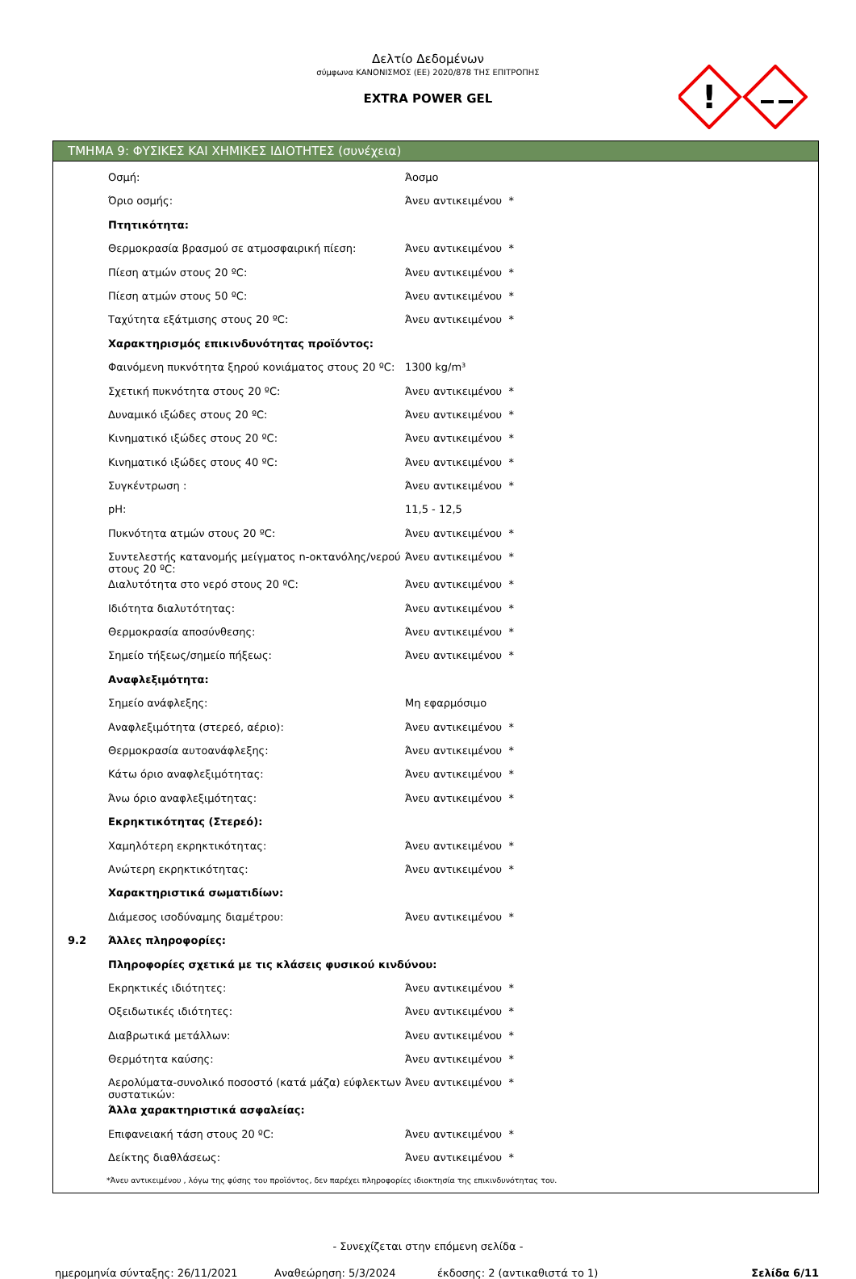Δελτίο Δεδομένων
σύμφωνα ΚΑΝΟΝΙΣΜΟΣ (ΕΕ) 2020/878 ΤΗΣ ΕΠΙΤΡΟΠΗΣ
EXTRA POWER GEL
!
ΤΜΗΜΑ 9: ΦΥΣΙΚΕΣ ΚΑΙ ΧΗΜΙΚΕΣ ΙΔΙΟΤΗΤΕΣ (συνέχεια)
| | Οσμή: | Άοσμο |
| | Όριο οσμής: | Άνευ αντικειμένου * |
| | Πτητικότητα: | |
| | Θερμοκρασία βρασμού σε ατμοσφαιρική πίεση: | Άνευ αντικειμένου * |
| | Πίεση ατμών στους 20 ºC: | Άνευ αντικειμένου * |
| | Πίεση ατμών στους 50 ºC: | Άνευ αντικειμένου * |
| | Ταχύτητα εξάτμισης στους 20 ºC: | Άνευ αντικειμένου * |
| | Χαρακτηρισμός επικινδυνότητας προϊόντος: | |
| | Φαινόμενη πυκνότητα ξηρού κονιάματος στους 20 ºC: | 1300 kg/m³ |
| | Σχετική πυκνότητα στους 20 ºC: | Άνευ αντικειμένου * |
| | Δυναμικό ιξώδες στους 20 ºC: | Άνευ αντικειμένου * |
| | Κινηματικό ιξώδες στους 20 ºC: | Άνευ αντικειμένου * |
| | Κινηματικό ιξώδες στους 40 ºC: | Άνευ αντικειμένου * |
| | Συγκέντρωση : | Άνευ αντικειμένου * |
| | pH: | 11,5 - 12,5 |
| | Πυκνότητα ατμών στους 20 ºC: | Άνευ αντικειμένου * |
| | Συντελεστής κατανομής μείγματος n-οκτανόλης/νερού στους 20 ºC: | Άνευ αντικειμένου * |
| | Διαλυτότητα στο νερό στους 20 ºC: | Άνευ αντικειμένου * |
| | Ιδιότητα διαλυτότητας: | Άνευ αντικειμένου * |
| | Θερμοκρασία αποσύνθεσης: | Άνευ αντικειμένου * |
| | Σημείο τήξεως/σημείο πήξεως: | Άνευ αντικειμένου * |
| | Αναφλεξιμότητα: | |
| | Σημείο ανάφλεξης: | Μη εφαρμόσιμο |
| | Αναφλεξιμότητα (στερεό, αέριο): | Άνευ αντικειμένου * |
| | Θερμοκρασία αυτοανάφλεξης: | Άνευ αντικειμένου * |
| | Κάτω όριο αναφλεξιμότητας: | Άνευ αντικειμένου * |
| | Άνω όριο αναφλεξιμότητας: | Άνευ αντικειμένου * |
| | Εκρηκτικότητας (Στερεό): | |
| | Χαμηλότερη εκρηκτικότητας: | Άνευ αντικειμένου * |
| | Ανώτερη εκρηκτικότητας: | Άνευ αντικειμένου * |
| | Χαρακτηριστικά σωματιδίων: | |
| | Διάμεσος ισοδύναμης διαμέτρου: | Άνευ αντικειμένου * |
| 9.2 | Άλλες πληροφορίες: | |
| | Πληροφορίες σχετικά με τις κλάσεις φυσικού κινδύνου: | |
| | Εκρηκτικές ιδιότητες: | Άνευ αντικειμένου * |
| | Οξειδωτικές ιδιότητες: | Άνευ αντικειμένου * |
| | Διαβρωτικά μετάλλων: | Άνευ αντικειμένου * |
| | Θερμότητα καύσης: | Άνευ αντικειμένου * |
| | Αερολύματα-συνολικό ποσοστό (κατά μάζα) εύφλεκτων συστατικών: | Άνευ αντικειμένου * |
| | Άλλα χαρακτηριστικά ασφαλείας: | |
| | Επιφανειακή τάση στους 20 ºC: | Άνευ αντικειμένου * |
| | Δείκτης διαθλάσεως: | Άνευ αντικειμένου * |
*Άνευ αντικειμένου , λόγω της φύσης του προϊόντος, δεν παρέχει πληροφορίες ιδιοκτησία της επικινδυνότητας του.
- Συνεχίζεται στην επόμενη σελίδα -
ημερομηνία σύνταξης: 26/11/2021 Αναθεώρηση: 5/3/2024 έκδοσης: 2 (αντικαθιστά το 1) Σελίδα 6/11